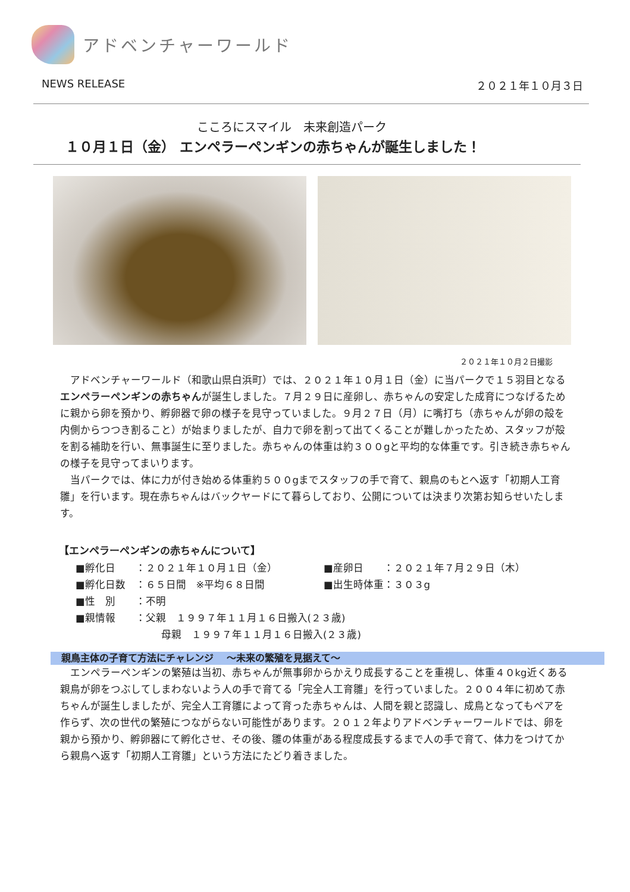アドベンチャーワールド
NEWS RELEASE ２０２１年１０月３日
こころにスマイル　未来創造パーク
１０月１日（金） エンペラーペンギンの赤ちゃんが誕生しました！
２０２１年１０月２日撮影
アドベンチャーワールド（和歌山県白浜町）では、２０２１年１０月１日（金）に当パークで１５羽目となるエンペラーペンギンの赤ちゃんが誕生しました。７月２９日に産卵し、赤ちゃんの安定した成育につなげるために親から卵を預かり、孵卵器で卵の様子を見守っていました。９月２７日（月）に嘴打ち（赤ちゃんが卵の殻を内側からつつき割ること）が始まりましたが、自力で卵を割って出てくることが難しかったため、スタッフが殻を割る補助を行い、無事誕生に至りました。赤ちゃんの体重は約３００gと平均的な体重です。引き続き赤ちゃんの様子を見守ってまいります。
当パークでは、体に力が付き始める体重約５００gまでスタッフの手で育て、親鳥のもとへ返す「初期人工育雛」を行います。現在赤ちゃんはバックヤードにて暮らしており、公開については決まり次第お知らせいたします。
【エンペラーペンギンの赤ちゃんについて】
■孵化日　　：２０２１年１０月１日（金） ■産卵日　　：２０２１年７月２９日（木）
■孵化日数　：６５日間　※平均６８日間 ■出生時体重：３０３g
■性　別　　：不明
■親情報　　：父親　１９９７年１１月１６日搬入(２３歳)
母親　１９９７年１１月１６日搬入(２３歳)
親鳥主体の子育て方法にチャレンジ　 ～未来の繁殖を見据えて～
エンペラーペンギンの繁殖は当初、赤ちゃんが無事卵からかえり成長することを重視し、体重４０kg近くある親鳥が卵をつぶしてしまわないよう人の手で育てる「完全人工育雛」を行っていました。２００４年に初めて赤ちゃんが誕生しましたが、完全人工育雛によって育った赤ちゃんは、人間を親と認識し、成鳥となってもペアを作らず、次の世代の繁殖につながらない可能性があります。２０１２年よりアドベンチャーワールドでは、卵を親から預かり、孵卵器にて孵化させ、その後、雛の体重がある程度成長するまで人の手で育て、体力をつけてから親鳥へ返す「初期人工育雛」という方法にたどり着きました。